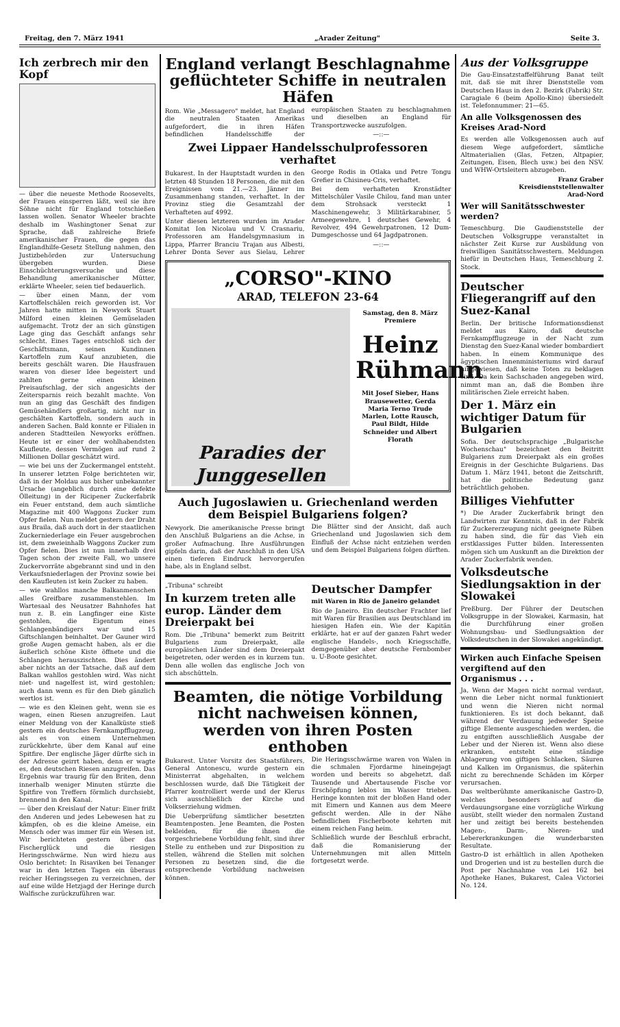Freitag, den 7. März 1941 „Arader Zeitung" Seite 3.
Ich zerbrech mir den Kopf
— über die neueste Methode Roosevelts, der Frauen einsperren läßt, weil sie ihre Söhne nicht für England totschießen lassen wollen. Senator Wheeler brachte deshalb im Washingtoner Senat zur Sprache, daß zahlreiche Briefe amerikanischer Frauen, die gegen das Englandhilfe-Gesetz Stellung nahmen, den Justizbehörden zur Untersuchung übergeben wurden. Diese Einschüchterungsversuche und diese Behandlung amerikanischer Mütter, erklärte Wheeler, seien tief bedauerlich.
— über einen Mann, der vom Kartoffelschälen reich geworden ist. Vor Jahren hatte mitten in Newyork Stuart Milford einen kleinen Gemüseladen aufgemacht. Trotz der an sich günstigen Lage ging das Geschäft anfangs sehr schlecht. Eines Tages entschloß sich der Geschäftsmann, seinen Kundinnen Kartoffeln zum Kauf anzubieten, die bereits geschält waren. Die Hausfrauen waren von dieser Idee begeistert und zahlten gerne einen kleinen Preisaufschlag, der sich angesichts der Zeitersparnis reich bezahlt machte. Von nun an ging das Geschäft des findigen Gemüsehändlers großartig, nicht nur in geschälten Kartoffeln, sondern auch in anderen Sachen. Bald konnte er Filialen in anderen Stadtteilen Newyorks eröffnen. Heute ist er einer der wohlhabendsten Kaufleute, dessen Vermögen auf rund 2 Millionen Dollar geschätzt wird.
— wie bei uns der Zuckermangel entsteht. In unserer letzten Folge berichteten wir, daß in der Moldau aus bisher unbekannter Ursache (angeblich durch eine defekte Ölleitung) in der Ricipener Zuckerfabrik ein Feuer entstand, dem auch sämtliche Magazine mit 400 Waggons Zucker zum Opfer fielen. Nun meldet gestern der Draht aus Braila, daß auch dort in der staatlichen Zuckerniederlage ein Feuer ausgebrochen ist, dem zweieinhalb Waggons Zucker zum Opfer fielen. Dies ist nun innerhalb drei Tagen schon der zweite Fall, wo unsere Zuckervorräte abgebrannt sind und in den Verkaufsniederlagen der Provinz sowie bei den Kaufleuten ist kein Zucker zu haben.
— wie wahllos manche Balkanmenschen alles Greifbare zusammenstehlen. Im Wartesaal des Neusatzer Bahnhofes hat nun z. B. ein Langfinger eine Kiste gestohlen, die Eigentum eines Schlangenbändigers war und 15 Giftschlangen beinhaltet. Der Gauner wird große Augen gemacht haben, als er die äußerlich schöne Kiste öffnete und die Schlangen herauszischten. Dies ändert aber nichts an der Tatsache, daß auf dem Balkan wahllos gestohlen wird. Was nicht niet- und nagelfest ist, wird gestohlen; auch dann wenn es für den Dieb gänzlich wertlos ist.
— wie es den Kleinen geht, wenn sie es wagen, einen Riesen anzugreifen. Laut einer Meldung von der Kanalküste stieß gestern ein deutsches Fernkampfflugzeug, als es von einem Unternehmen zurückkehrte, über dem Kanal auf eine Spitfire. Der englische Jäger dürfte sich in der Adresse geirrt haben, denn er wagte es, den deutschen Riesen anzugreifen. Das Ergebnis war traurig für den Briten, denn innerhalb weniger Minuten stürzte die Spitfire von Treffern förmlich durchsiebt, brennend in den Kanal.
— über den Kreislauf der Natur: Einer frißt den Anderen und jedes Lebewesen hat zu kämpfen, ob es die kleine Ameise, ein Mensch oder was immer für ein Wesen ist. Wir berichteten gestern über das Fischerglück und die riesigen Heringsschwärme. Nun wird hiezu aus Oslo berichtet: In Risaviken bei Tenanger war in den letzten Tagen ein überaus reicher Heringssegen zu verzeichnen, der auf eine wilde Hetzjagd der Heringe durch Walfische zurückzuführen war.
England verlangt Beschlagnahme geflüchteter Schiffe in neutralen Häfen
Rom. Wie „Messagero" meldet, hat England die neutralen Staaten Amerikas aufgefordert, die in ihren Häfen befindlichen Handelsschiffe der europäischen Staaten zu beschlagnahmen und dieselben an England für Transportzwecke auszufolgen.
—::—
Zwei Lippaer Handelsschulprofessoren verhaftet
Bukarest. In der Hauptstadt wurden in den letzten 48 Stunden 18 Personen, die mit den Ereignissen vom 21.—23. Jänner im Zusammenhang standen, verhaftet. In der Provinz stieg die Gesamtzahl der Verhafteten auf 4992.
Unter diesen letzteren wurden im Arader Komitat Ion Nicolau und V. Crasnariu, Professoren am Handelsgymnasium in Lippa, Pfarrer Branciu Trajan aus Albesti, Lehrer Donta Sever aus Sielau, Lehrer George Rodis in Otlaka und Petre Tongu Grefier in Chisineu-Cris, verhaftet.
Bei dem verhafteten Kronstädter Mittelschüler Vasile Chilou, fand man unter dem Strohsack versteckt 1 Maschinengewehr, 3 Militärkarabiner, 5 Armeegewehre, 1 deutsches Gewehr, 4 Revolver, 494 Gewehrpatronen, 12 Dum-Dumgeschosse und 64 Jagdpatronen.
—::—
„CORSO"-KINO
ARAD, TELEFON 23-64
Paradies der Junggesellen
Samstag, den 8. März Premiere
Heinz Rühmann
Mit Josef Sieber, Hans Brausewetter, Gerda Maria Terno Trude Marlen, Lotte Rausch, Paul Bildt, Hilde Schneider und Albert Florath
Auch Jugoslawien u. Griechenland werden dem Beispiel Bulgariens folgen?
Newyork. Die amerikanische Presse bringt den Anschluß Bulgariens an die Achse, in großer Aufmachung. Ihre Ausführungen gipfeln darin, daß der Anschluß in den USA einen tieferen Eindruck hervorgerufen habe, als in England selbst.
Die Blätter sind der Ansicht, daß auch Griechenland und Jugoslawien sich dem Einfluß der Achse nicht entziehen werden und dem Beispiel Bulgariens folgen dürften.
„Tribuna" schreibt
In kurzem treten alle europ. Länder dem Dreierpakt bei
Rom. Die „Tribuna" bemerkt zum Beitritt Bulgariens zum Dreierpakt, alle europäischen Länder sind dem Dreierpakt beigetreten, oder werden es in kurzem tun. Denn alle wollen das englische Joch von sich abschütteln.
Deutscher Dampfer
mit Waren in Rio de Janeiro gelandet
Rio de Janeiro. Ein deutscher Frachter lief mit Waren für Brasilien aus Deutschland im hiesigen Hafen ein. Wie der Kapitän erklärte, hat er auf der ganzen Fahrt weder englische Handels-, noch Kriegsschiffe, demgegenüber aber deutsche Fernbomber u. U-Boote gesichtet.
Beamten, die nötige Vorbildung nicht nachweisen können, werden von ihren Posten enthoben
Bukarest. Unter Vorsitz des Staatsführers, General Antonescu, wurde gestern ein Ministerrat abgehalten, in welchem beschlossen wurde, daß Die Tätigkeit der Pfarrer kontrolliert werde und der Klerus sich ausschließlich der Kirche und Volkserziehung widmen.
Die Ueberprüfung sämtlicher besetzten Beamtenposten. Jene Beamten, die Posten bekleiden, für die ihnen die vorgeschriebene Vorbildung fehlt, sind ihrer Stelle zu entheben und zur Disposition zu stellen, während die Stellen mit solchen Personen zu besetzen sind, die die entsprechende Vorbildung nachweisen können.
Die Heringsschwärme waren von Walen in die schmalen Fjordarme hineingejagt worden und bereits so abgehetzt, daß Tausende und Abertausende Fische vor Erschöpfung leblos im Wasser trieben. Heringe konnten mit der bloßen Hand oder mit Eimern und Kannen aus dem Meere gefischt werden. Alle in der Nähe befindlichen Fischerboote kehrten mit einem reichen Fang heim.
Schließlich wurde der Beschluß erbracht, daß die Romanisierung der Unternehmungen mit allen Mitteln fortgesetzt werde.
Aus der Volksgruppe
Die Gau-Einsatzstaffelführung Banat teilt mit, daß sie mit ihrer Dienststelle vom Deutschen Haus in den 2. Bezirk (Fabrik) Str. Caragiale 6 (beim Apollo-Kino) übersiedelt ist. Telefonnummer: 21—65.
An alle Volksgenossen des Kreises Arad-Nord
Es werden alle Volksgenossen auch auf diesem Wege aufgefordert, sämtliche Altmaterialien (Glas, Fetzen, Altpapier, Zeitungen, Eisen, Blech usw.) bei den NSV. und WHW-Ortsleitern abzugeben.
Franz Graber
Kreisdienststellenwalter
Arad-Nord
Wer will Sanitätsschwester werden?
Temeschburg. Die Gaudienststelle der Deutschen Volksgruppe veranstaltet in nächster Zeit Kurse zur Ausbildung von freiwilligen Sanitätsschwestern. Meldungen hiefür in Deutschen Haus, Temeschburg 2. Stock.
Deutscher Fliegerangriff auf den Suez-Kanal
Berlin. Der britische Informationsdienst meldet aus Kairo, daß deutsche Fernkampfflugzeuge in der Nacht zum Dienstag den Suez-Kanal wieder bombardiert haben. In einem Kommunique des ägyptischen Innenministeriums wird darauf hingewiesen, daß keine Toten zu beklagen sind. Da kein Sachschaden angegeben wird, nimmt man an, daß die Bomben ihre militärischen Ziele erreicht haben.
Der 1. März ein wichtiger Datum für Bulgarien
Sofia. Der deutschsprachige „Bulgarische Wochenschau" bezeichnet den Beitritt Bulgariens zum Dreierpakt als ein großes Ereignis in der Geschichte Bulgariens. Das Datum 1. März 1941, betont die Zeitschrift, hat die politische Bedeutung ganz beträchtlich gehoben.
Billiges Viehfutter
*) Die Arader Zuckerfabrik bringt den Landwirten zur Kenntnis, daß in der Fabrik für Zuckererzeugung nicht geeignete Rüben zu haben sind, die für das Vieh ein erstklassiges Futter bilden. Interessenten mögen sich um Auskunft an die Direktion der Arader Zuckerfabrik wenden.
Volksdeutsche Siedlungsaktion in der Slowakei
Preßburg. Der Führer der Deutschen Volksgruppe in der Slowakei, Karmasin, hat die Durchführung einer großen Wohnungsbau- und Siedlungsaktion der Volksdeutschen in der Slowakei angekündigt.
Wirken auch Einfache Speisen vergiftend auf den Organismus . . .
Ja, Wenn der Magen nicht normal verdaut, wenn die Leber nicht normal funktioniert und wenn die Nieren nicht normal funktionieren. Es ist doch bekannt, daß während der Verdauung jedweder Speise giftige Elemente ausgeschieden werden, die zu entgiften ausschließlich Ausgabe der Leber und der Nieren ist. Wenn also diese erkranken, entsteht eine ständige Ablagerung von giftigen Schlacken, Säuren und Kalken im Organismus, die späterhin nicht zu berechnende Schäden im Körper verursachen.
Das weltberühmte amerikanische Gastro-D, welches besonders auf die Verdauungsorgane eine vorzügliche Wirkung ausübt, stellt wieder den normalen Zustand her und zeitigt bei bereits bestehenden Magen-, Darm-, Nieren- und Lebererkrankungen die wunderbarsten Resultate.
Gastro-D ist erhältlich in allen Apotheken und Drogerien und ist zu bestellen durch die Post per Nachnahme von Lei 162 bei Apotheke Hanes, Bukarest, Calea Victoriei No. 124.